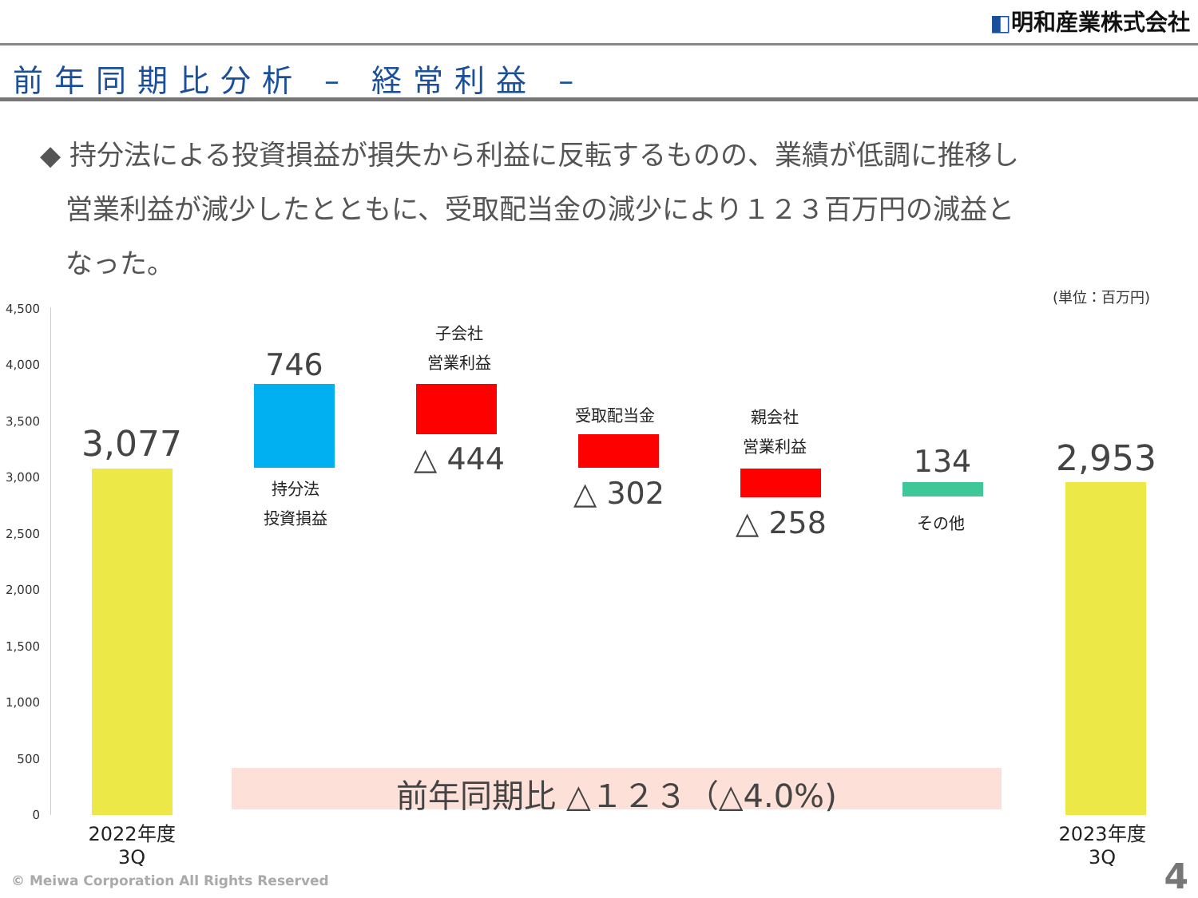◧明和産業株式会社
前年同期比分析 – 経常利益 –
◆ 持分法による投資損益が損失から利益に反転するものの、業績が低調に推移し
営業利益が減少したとともに、受取配当金の減少により１２３百万円の減益と
なった。
(単位：百万円)
4,500
4,000
3,500
3,000
2,500
2,000
1,500
1,000
500
0
3,077
2022年度
3Q
746
持分法
投資損益
子会社
営業利益
△ 444
受取配当金
△ 302
親会社
営業利益
△ 258
134
その他
2,953
2023年度
3Q
前年同期比 △１２３（△4.0%)
© Meiwa Corporation All Rights Reserved
4